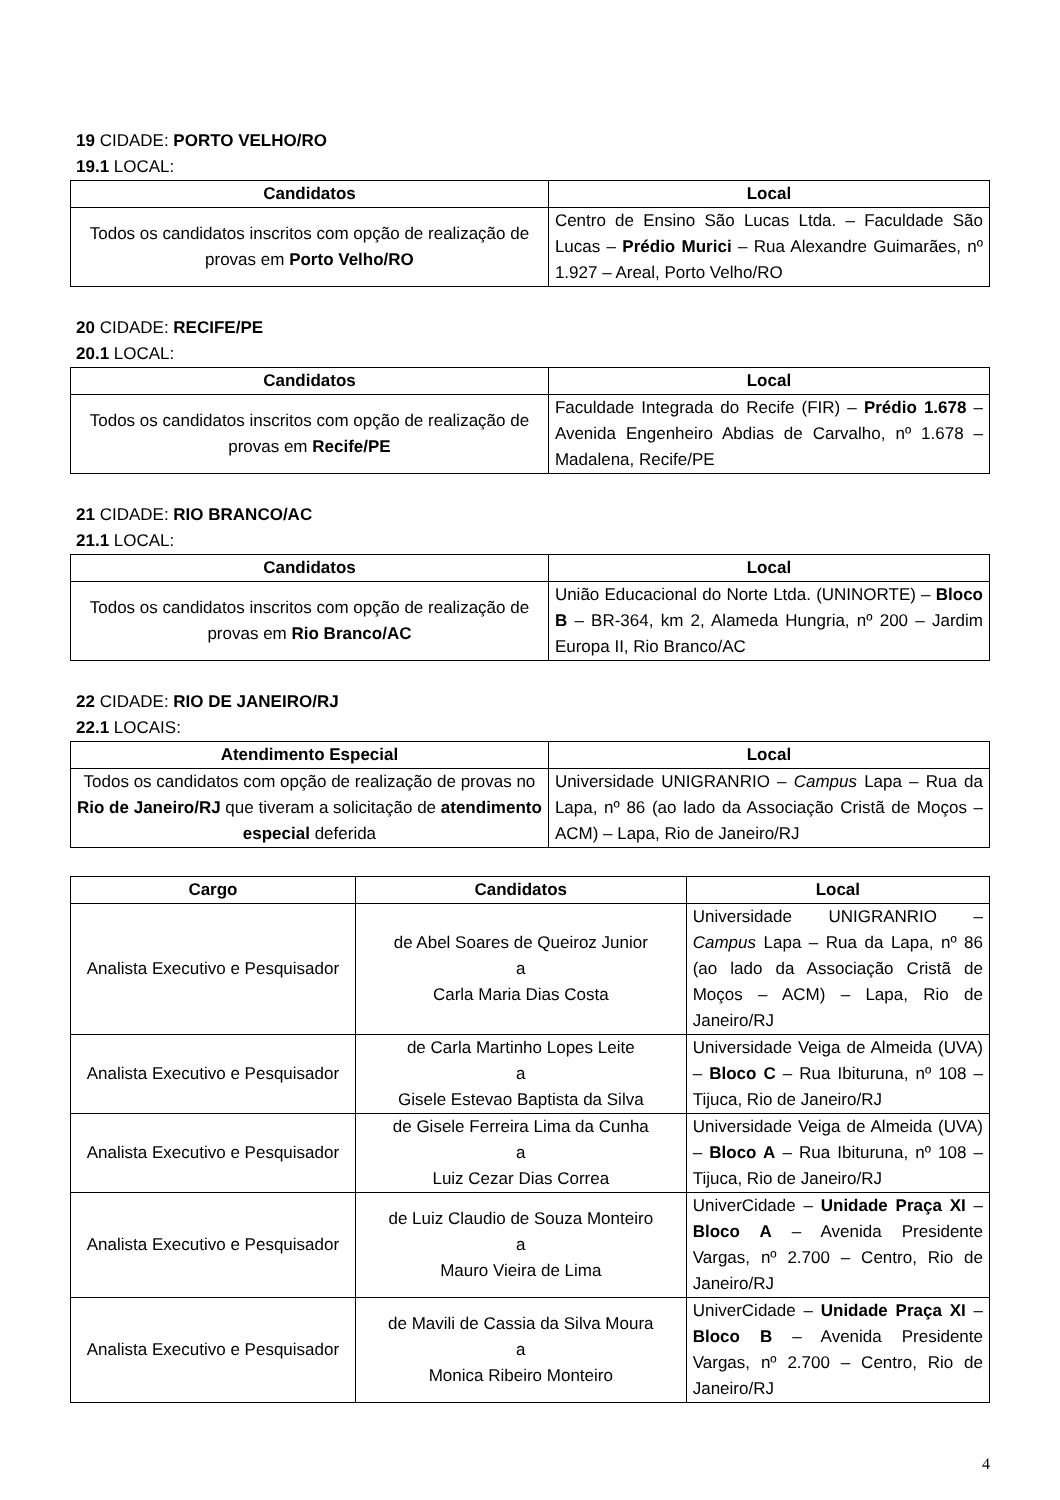19 CIDADE: PORTO VELHO/RO
19.1 LOCAL:
| Candidatos | Local |
| --- | --- |
| Todos os candidatos inscritos com opção de realização de provas em Porto Velho/RO | Centro de Ensino São Lucas Ltda. – Faculdade São Lucas – Prédio Murici – Rua Alexandre Guimarães, nº 1.927 – Areal, Porto Velho/RO |
20 CIDADE: RECIFE/PE
20.1 LOCAL:
| Candidatos | Local |
| --- | --- |
| Todos os candidatos inscritos com opção de realização de provas em Recife/PE | Faculdade Integrada do Recife (FIR) – Prédio 1.678 – Avenida Engenheiro Abdias de Carvalho, nº 1.678 – Madalena, Recife/PE |
21 CIDADE: RIO BRANCO/AC
21.1 LOCAL:
| Candidatos | Local |
| --- | --- |
| Todos os candidatos inscritos com opção de realização de provas em Rio Branco/AC | União Educacional do Norte Ltda. (UNINORTE) – Bloco B – BR-364, km 2, Alameda Hungria, nº 200 – Jardim Europa II, Rio Branco/AC |
22 CIDADE: RIO DE JANEIRO/RJ
22.1 LOCAIS:
| Atendimento Especial | Local |
| --- | --- |
| Todos os candidatos com opção de realização de provas no Rio de Janeiro/RJ que tiveram a solicitação de atendimento especial deferida | Universidade UNIGRANRIO – Campus Lapa – Rua da Lapa, nº 86 (ao lado da Associação Cristã de Moços – ACM) – Lapa, Rio de Janeiro/RJ |
| Cargo | Candidatos | Local |
| --- | --- | --- |
| Analista Executivo e Pesquisador | de Abel Soares de Queiroz Junior a Carla Maria Dias Costa | Universidade UNIGRANRIO – Campus Lapa – Rua da Lapa, nº 86 (ao lado da Associação Cristã de Moços – ACM) – Lapa, Rio de Janeiro/RJ |
| Analista Executivo e Pesquisador | de Carla Martinho Lopes Leite a Gisele Estevao Baptista da Silva | Universidade Veiga de Almeida (UVA) – Bloco C – Rua Ibituruna, nº 108 – Tijuca, Rio de Janeiro/RJ |
| Analista Executivo e Pesquisador | de Gisele Ferreira Lima da Cunha a Luiz Cezar Dias Correa | Universidade Veiga de Almeida (UVA) – Bloco A – Rua Ibituruna, nº 108 – Tijuca, Rio de Janeiro/RJ |
| Analista Executivo e Pesquisador | de Luiz Claudio de Souza Monteiro a Mauro Vieira de Lima | UniverCidade – Unidade Praça XI – Bloco A – Avenida Presidente Vargas, nº 2.700 – Centro, Rio de Janeiro/RJ |
| Analista Executivo e Pesquisador | de Mavili de Cassia da Silva Moura a Monica Ribeiro Monteiro | UniverCidade – Unidade Praça XI – Bloco B – Avenida Presidente Vargas, nº 2.700 – Centro, Rio de Janeiro/RJ |
4